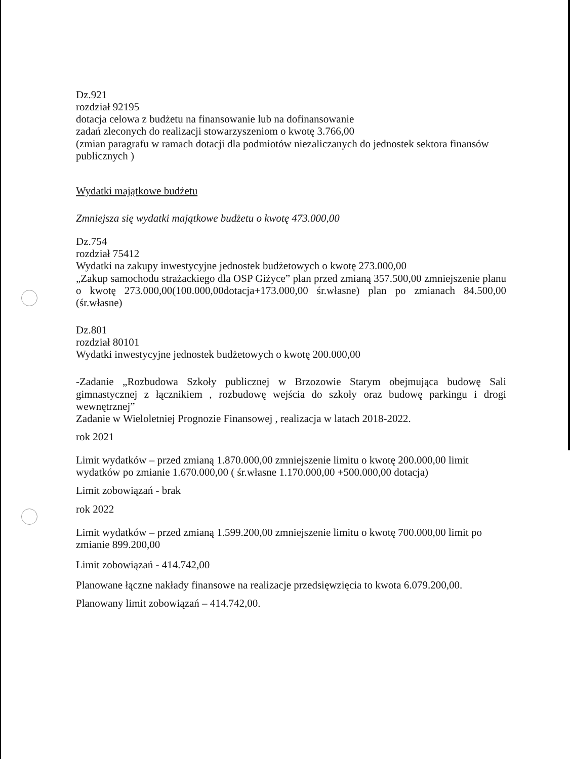Dz.921
rozdział 92195
dotacja celowa z budżetu na finansowanie lub na dofinansowanie
zadań zleconych do realizacji stowarzyszeniom o kwotę 3.766,00
(zmian paragrafu w ramach dotacji dla podmiotów niezaliczanych do jednostek sektora finansów publicznych )
Wydatki majątkowe budżetu
Zmniejsza się wydatki majątkowe budżetu o kwotę 473.000,00
Dz.754
rozdział 75412
Wydatki na zakupy inwestycyjne jednostek budżetowych o kwotę 273.000,00
„Zakup samochodu strażackiego dla OSP Giżyce” plan przed zmianą 357.500,00 zmniejszenie planu o kwotę 273.000,00(100.000,00dotacja+173.000,00 śr.własne) plan po zmianach 84.500,00 (śr.własne)
Dz.801
rozdział 80101
Wydatki inwestycyjne jednostek budżetowych o kwotę 200.000,00
-Zadanie „Rozbudowa Szkoły publicznej w Brzozowie Starym obejmująca budowę Sali gimnastycznej z łącznikiem , rozbudowę wejścia do szkoły oraz budowę parkingu i drogi wewnętrznej”
Zadanie w Wieloletniej Prognozie Finansowej , realizacja w latach 2018-2022.
rok 2021
Limit wydatków – przed zmianą 1.870.000,00 zmniejszenie limitu o kwotę 200.000,00 limit wydatków po zmianie 1.670.000,00 ( śr.własne 1.170.000,00 +500.000,00 dotacja)
Limit zobowiązań - brak
rok 2022
Limit wydatków – przed zmianą 1.599.200,00 zmniejszenie limitu o kwotę 700.000,00 limit po zmianie 899.200,00
Limit zobowiązań - 414.742,00
Planowane łączne nakłady finansowe na realizacje przedsięwzięcia to kwota 6.079.200,00.
Planowany limit zobowiązań – 414.742,00.